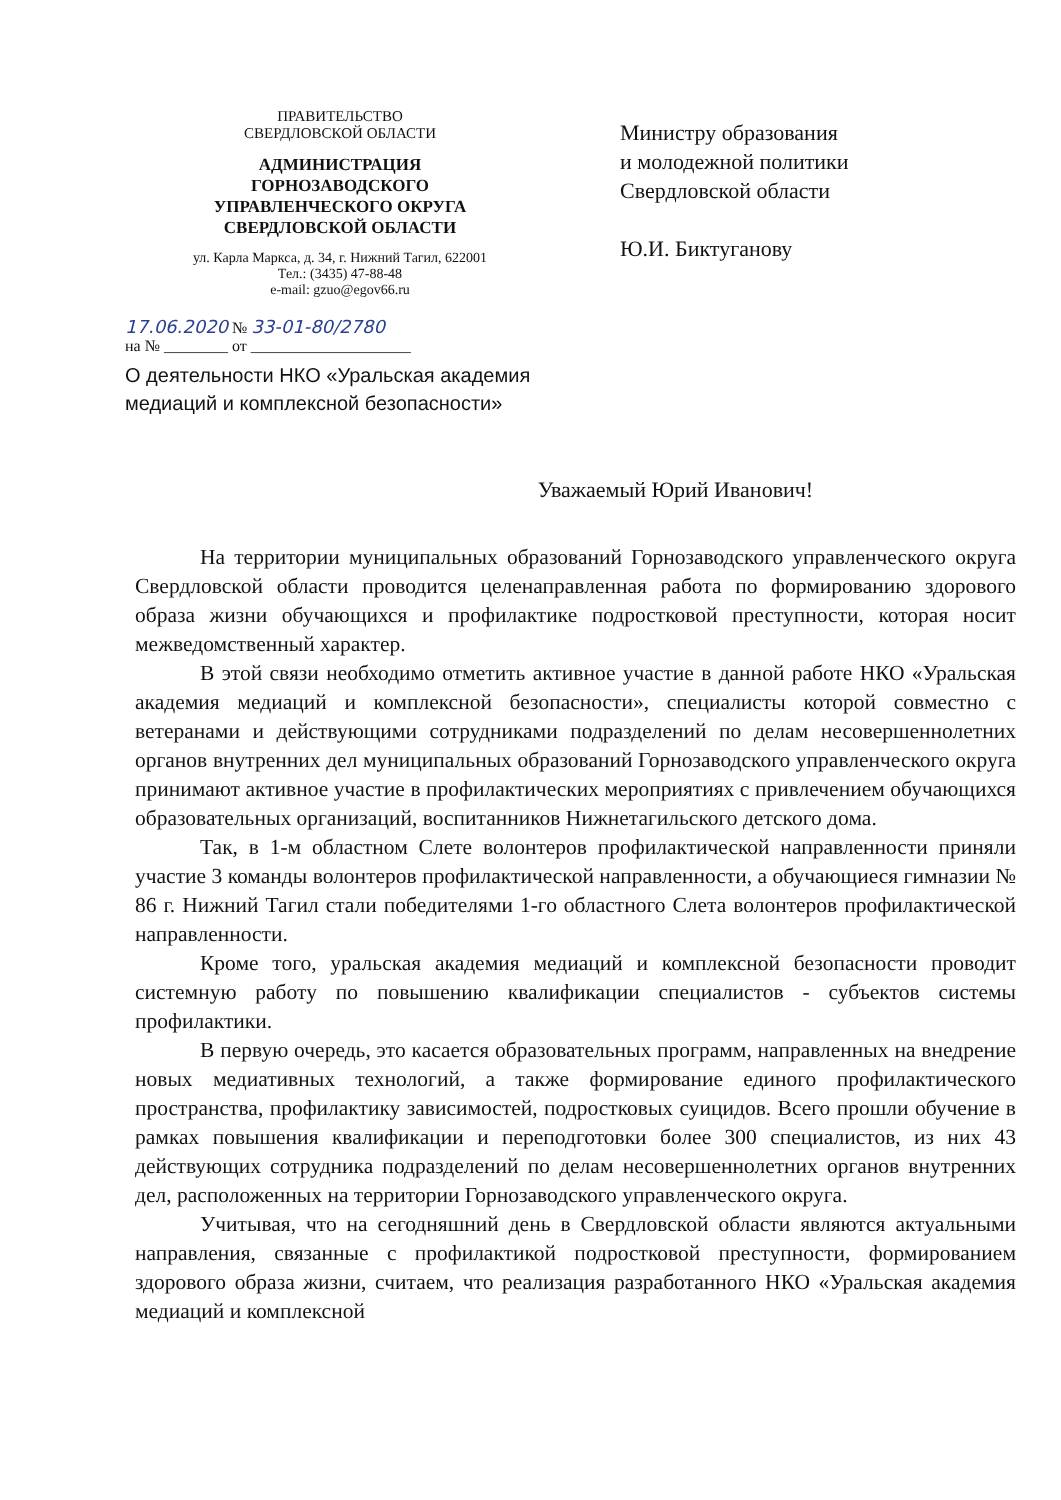ПРАВИТЕЛЬСТВО
СВЕРДЛОВСКОЙ ОБЛАСТИ
АДМИНИСТРАЦИЯ
ГОРНОЗАВОДСКОГО
УПРАВЛЕНЧЕСКОГО ОКРУГА
СВЕРДЛОВСКОЙ ОБЛАСТИ
ул. Карла Маркса, д. 34, г. Нижний Тагил, 622001
Тел.: (3435) 47-88-48
e-mail: gzuo@egov66.ru
17.06.2020 № 33-01-80/2780
на № ________ от ____________________
О деятельности НКО «Уральская академия медиаций и комплексной безопасности»
Министру образования
и молодежной политики
Свердловской области
Ю.И. Биктуганову
Уважаемый Юрий Иванович!
На территории муниципальных образований Горнозаводского управленческого округа Свердловской области проводится целенаправленная работа по формированию здорового образа жизни обучающихся и профилактике подростковой преступности, которая носит межведомственный характер.
В этой связи необходимо отметить активное участие в данной работе НКО «Уральская академия медиаций и комплексной безопасности», специалисты которой совместно с ветеранами и действующими сотрудниками подразделений по делам несовершеннолетних органов внутренних дел муниципальных образований Горнозаводского управленческого округа принимают активное участие в профилактических мероприятиях с привлечением обучающихся образовательных организаций, воспитанников Нижнетагильского детского дома.
Так, в 1-м областном Слете волонтеров профилактической направленности приняли участие 3 команды волонтеров профилактической направленности, а обучающиеся гимназии № 86 г. Нижний Тагил стали победителями 1-го областного Слета волонтеров профилактической направленности.
Кроме того, уральская академия медиаций и комплексной безопасности проводит системную работу по повышению квалификации специалистов - субъектов системы профилактики.
В первую очередь, это касается образовательных программ, направленных на внедрение новых медиативных технологий, а также формирование единого профилактического пространства, профилактику зависимостей, подростковых суицидов. Всего прошли обучение в рамках повышения квалификации и переподготовки более 300 специалистов, из них 43 действующих сотрудника подразделений по делам несовершеннолетних органов внутренних дел, расположенных на территории Горнозаводского управленческого округа.
Учитывая, что на сегодняшний день в Свердловской области являются актуальными направления, связанные с профилактикой подростковой преступности, формированием здорового образа жизни, считаем, что реализация разработанного НКО «Уральская академия медиаций и комплексной